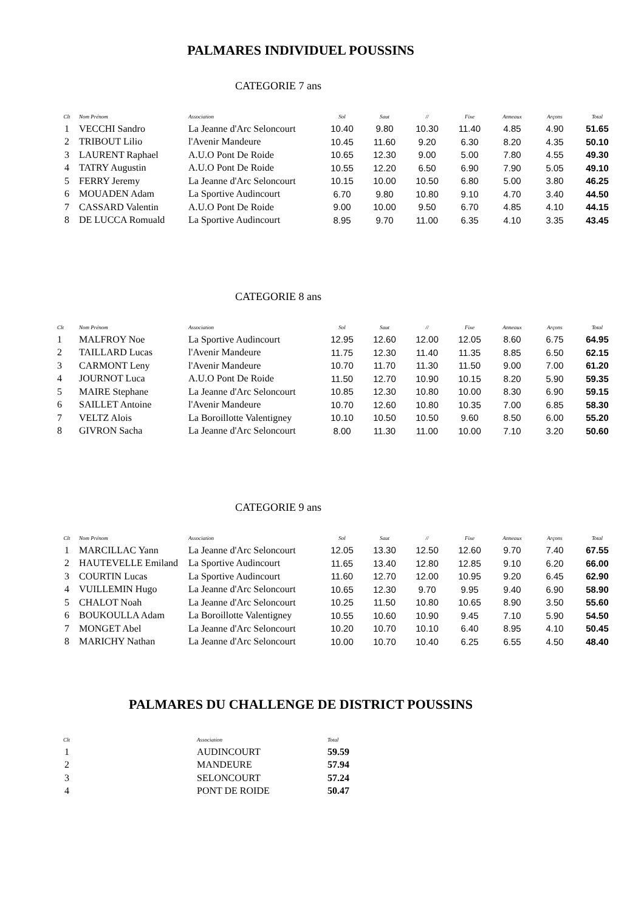PALMARES INDIVIDUEL POUSSINS
CATEGORIE 7 ans
| Clt | Nom Prénom | Association | Sol | Saut | // | Fixe | Anneaux | Arçons | Total |
| --- | --- | --- | --- | --- | --- | --- | --- | --- | --- |
| 1 | VECCHI Sandro | La Jeanne d'Arc Seloncourt | 10.40 | 9.80 | 10.30 | 11.40 | 4.85 | 4.90 | 51.65 |
| 2 | TRIBOUT Lilio | l'Avenir Mandeure | 10.45 | 11.60 | 9.20 | 6.30 | 8.20 | 4.35 | 50.10 |
| 3 | LAURENT Raphael | A.U.O Pont De Roide | 10.65 | 12.30 | 9.00 | 5.00 | 7.80 | 4.55 | 49.30 |
| 4 | TATRY Augustin | A.U.O Pont De Roide | 10.55 | 12.20 | 6.50 | 6.90 | 7.90 | 5.05 | 49.10 |
| 5 | FERRY Jeremy | La Jeanne d'Arc Seloncourt | 10.15 | 10.00 | 10.50 | 6.80 | 5.00 | 3.80 | 46.25 |
| 6 | MOUADEN Adam | La Sportive Audincourt | 6.70 | 9.80 | 10.80 | 9.10 | 4.70 | 3.40 | 44.50 |
| 7 | CASSARD Valentin | A.U.O Pont De Roide | 9.00 | 10.00 | 9.50 | 6.70 | 4.85 | 4.10 | 44.15 |
| 8 | DE LUCCA Romuald | La Sportive Audincourt | 8.95 | 9.70 | 11.00 | 6.35 | 4.10 | 3.35 | 43.45 |
CATEGORIE 8 ans
| Clt | Nom Prénom | Association | Sol | Saut | // | Fixe | Anneaux | Arçons | Total |
| --- | --- | --- | --- | --- | --- | --- | --- | --- | --- |
| 1 | MALFROY Noe | La Sportive Audincourt | 12.95 | 12.60 | 12.00 | 12.05 | 8.60 | 6.75 | 64.95 |
| 2 | TAILLARD Lucas | l'Avenir Mandeure | 11.75 | 12.30 | 11.40 | 11.35 | 8.85 | 6.50 | 62.15 |
| 3 | CARMONT Leny | l'Avenir Mandeure | 10.70 | 11.70 | 11.30 | 11.50 | 9.00 | 7.00 | 61.20 |
| 4 | JOURNOT Luca | A.U.O Pont De Roide | 11.50 | 12.70 | 10.90 | 10.15 | 8.20 | 5.90 | 59.35 |
| 5 | MAIRE Stephane | La Jeanne d'Arc Seloncourt | 10.85 | 12.30 | 10.80 | 10.00 | 8.30 | 6.90 | 59.15 |
| 6 | SAILLET Antoine | l'Avenir Mandeure | 10.70 | 12.60 | 10.80 | 10.35 | 7.00 | 6.85 | 58.30 |
| 7 | VELTZ Alois | La Boroillotte Valentigney | 10.10 | 10.50 | 10.50 | 9.60 | 8.50 | 6.00 | 55.20 |
| 8 | GIVRON Sacha | La Jeanne d'Arc Seloncourt | 8.00 | 11.30 | 11.00 | 10.00 | 7.10 | 3.20 | 50.60 |
CATEGORIE 9 ans
| Clt | Nom Prénom | Association | Sol | Saut | // | Fixe | Anneaux | Arçons | Total |
| --- | --- | --- | --- | --- | --- | --- | --- | --- | --- |
| 1 | MARCILLAC Yann | La Jeanne d'Arc Seloncourt | 12.05 | 13.30 | 12.50 | 12.60 | 9.70 | 7.40 | 67.55 |
| 2 | HAUTEVELLE Emiland | La Sportive Audincourt | 11.65 | 13.40 | 12.80 | 12.85 | 9.10 | 6.20 | 66.00 |
| 3 | COURTIN Lucas | La Sportive Audincourt | 11.60 | 12.70 | 12.00 | 10.95 | 9.20 | 6.45 | 62.90 |
| 4 | VUILLEMIN Hugo | La Jeanne d'Arc Seloncourt | 10.65 | 12.30 | 9.70 | 9.95 | 9.40 | 6.90 | 58.90 |
| 5 | CHALOT Noah | La Jeanne d'Arc Seloncourt | 10.25 | 11.50 | 10.80 | 10.65 | 8.90 | 3.50 | 55.60 |
| 6 | BOUKOULLA Adam | La Boroillotte Valentigney | 10.55 | 10.60 | 10.90 | 9.45 | 7.10 | 5.90 | 54.50 |
| 7 | MONGET Abel | La Jeanne d'Arc Seloncourt | 10.20 | 10.70 | 10.10 | 6.40 | 8.95 | 4.10 | 50.45 |
| 8 | MARICHY Nathan | La Jeanne d'Arc Seloncourt | 10.00 | 10.70 | 10.40 | 6.25 | 6.55 | 4.50 | 48.40 |
PALMARES DU CHALLENGE DE DISTRICT POUSSINS
| Clt | Association | Total |
| --- | --- | --- |
| 1 | AUDINCOURT | 59.59 |
| 2 | MANDEURE | 57.94 |
| 3 | SELONCOURT | 57.24 |
| 4 | PONT DE ROIDE | 50.47 |